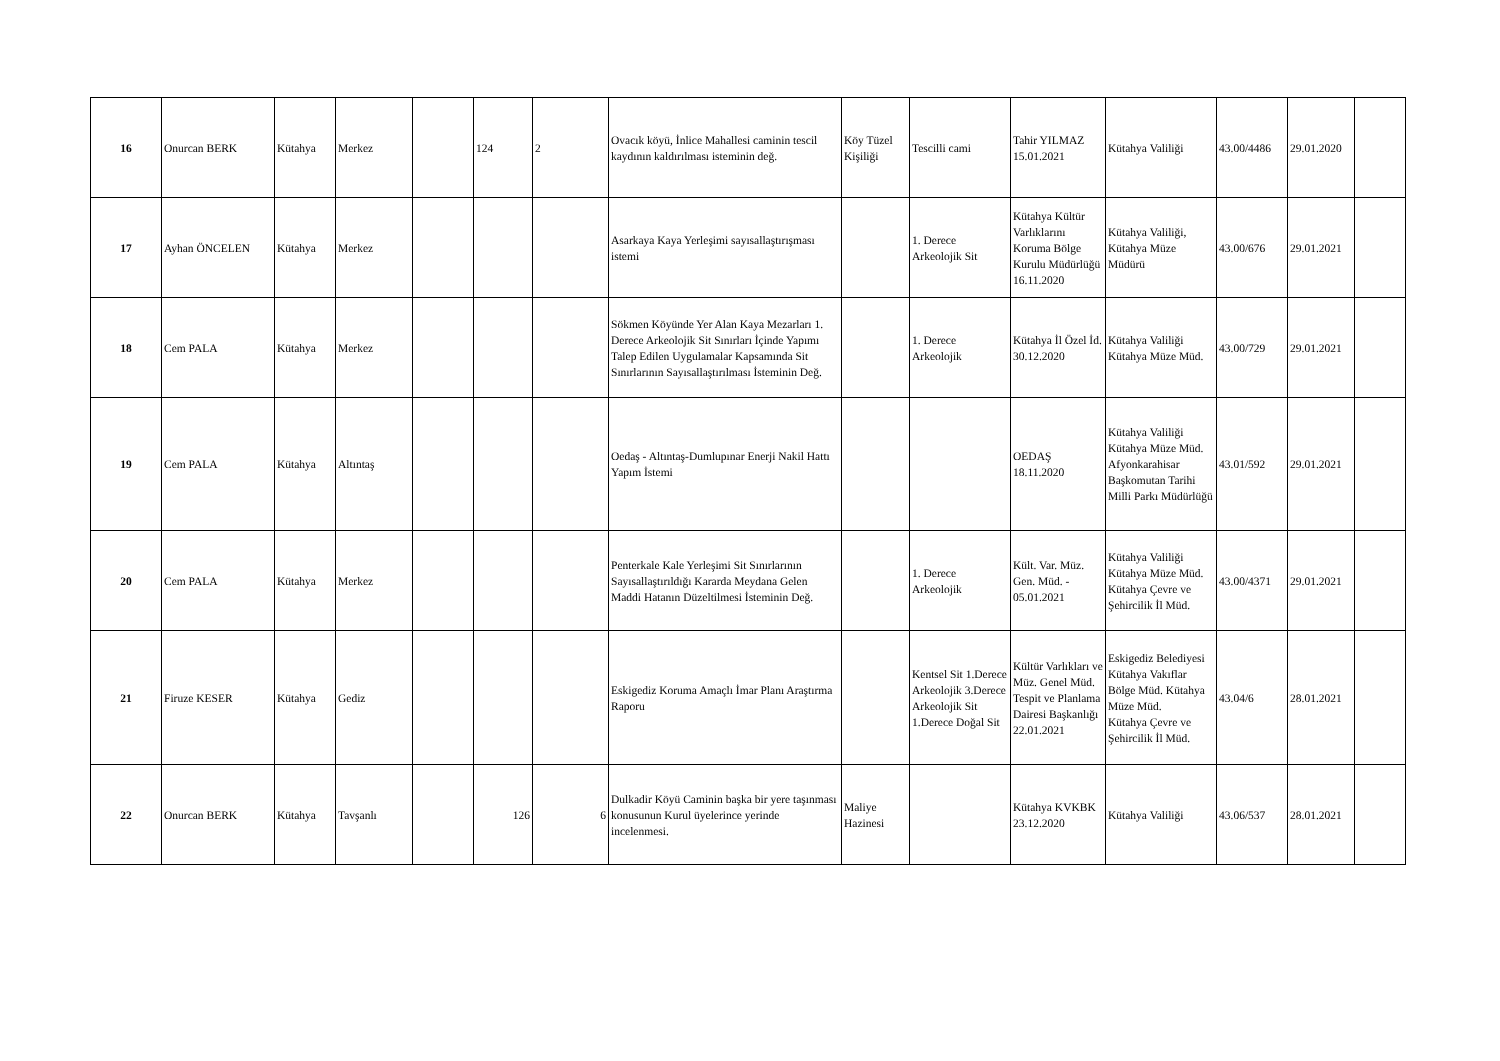| 16 | Onurcan BERK | Kütahya | Merkez | | 124 | 2 | Ovacık köyü, İnlice Mahallesi caminin tescil kaydının kaldırılması isteminin değ. | Köy Tüzel Kişiliği | Tescilli cami | Tahir YILMAZ 15.01.2021 | Kütahya Valiliği | 43.00/4486 | 29.01.2020 | |
| 17 | Ayhan ÖNCELEN | Kütahya | Merkez | | | | Asarkaya Kaya Yerleşimi sayısallaştırışması istemi | | 1. Derece Arkeolojik Sit | Kütahya Kültür Varlıklarını Koruma Bölge Kurulu Müdürlüğü 16.11.2020 | Kütahya Valiliği, Kütahya Müze Müdürü | 43.00/676 | 29.01.2021 | |
| 18 | Cem PALA | Kütahya | Merkez | | | | Sökmen Köyünde Yer Alan Kaya Mezarları 1. Derece Arkeolojik Sit Sınırları İçinde Yapımı Talep Edilen Uygulamalar Kapsamında Sit Sınırlarının Sayısallaştırılması İsteminin Değ. | | 1. Derece Arkeolojik | Kütahya İl Özel İd. 30.12.2020 | Kütahya Valiliği Kütahya Müze Müd. | 43.00/729 | 29.01.2021 | |
| 19 | Cem PALA | Kütahya | Altıntaş | | | | Oedaş - Altıntaş-Dumlupınar Enerji Nakil Hattı Yapım İstemi | | | OEDAŞ 18.11.2020 | Kütahya Valiliği Kütahya Müze Müd. Afyonkarahisar Başkomutan Tarihi Milli Parkı Müdürlüğü | 43.01/592 | 29.01.2021 | |
| 20 | Cem PALA | Kütahya | Merkez | | | | Penterkale Kale Yerleşimi Sit Sınırlarının Sayısallaştırıldığı Kararda Meydana Gelen Maddi Hatanın Düzeltilmesi İsteminin Değ. | | 1. Derece Arkeolojik | Kült. Var. Müz. Gen. Müd. - 05.01.2021 | Kütahya Valiliği Kütahya Müze Müd. Kütahya Çevre ve Şehircilik İl Müd. | 43.00/4371 | 29.01.2021 | |
| 21 | Firuze KESER | Kütahya | Gediz | | | | Eskigediz Koruma Amaçlı İmar Planı Araştırma Raporu | | Kentsel Sit 1.Derece Arkeolojik 3.Derece Arkeolojik Sit 1.Derece Doğal Sit | Kültür Varlıkları ve Müz. Genel Müd. Tespit ve Planlama Dairesi Başkanlığı 22.01.2021 | Eskigediz Belediyesi Kütahya Vakıflar Bölge Müd. Kütahya Müze Müd. Kütahya Çevre ve Şehircilik İl Müd. | 43.04/6 | 28.01.2021 | |
| 22 | Onurcan BERK | Kütahya | Tavşanlı | | 126 | 6 | Dulkadir Köyü Caminin başka bir yere taşınması konusunun Kurul üyelerince yerinde incelenmesi. | Maliye Hazinesi | | Kütahya KVKBK 23.12.2020 | Kütahya Valiliği | 43.06/537 | 28.01.2021 | |